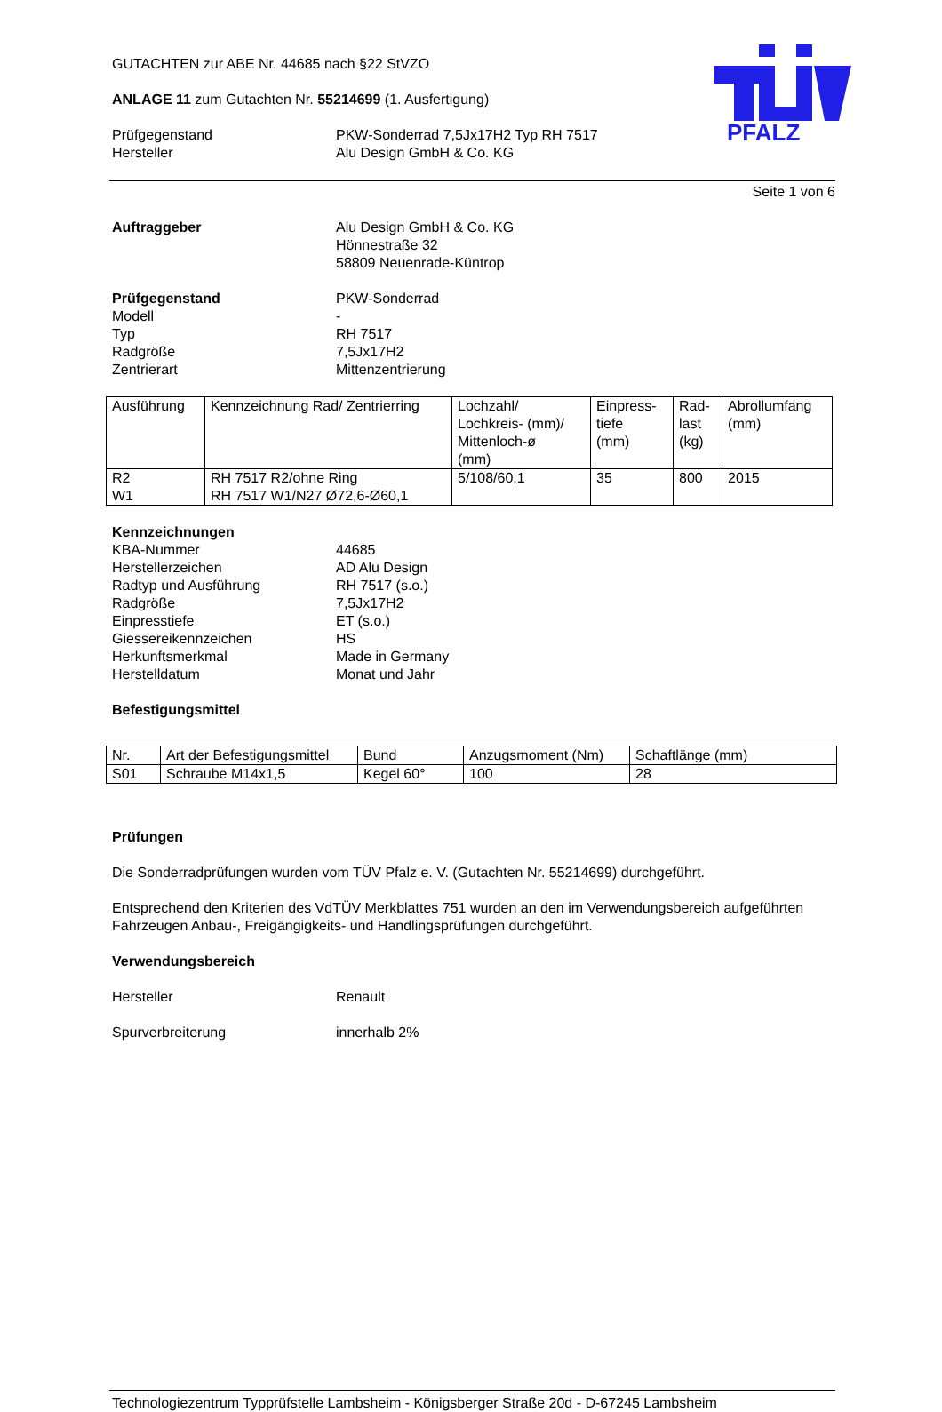PFALZ
GUTACHTEN zur ABE Nr. 44685 nach §22 StVZO
ANLAGE 11 zum Gutachten Nr. 55214699 (1. Ausfertigung)
Prüfgegenstand PKW-Sonderrad 7,5Jx17H2 Typ RH 7517
Hersteller Alu Design GmbH & Co. KG
Seite 1 von 6
Auftraggeber Alu Design GmbH & Co. KG
Hönnestraße 32
58809 Neuenrade-Küntrop
Prüfgegenstand PKW-Sonderrad
Modell -
Typ RH 7517
Radgröße 7,5Jx17H2
Zentrierart Mittenzentrierung
| Ausführung | Kennzeichnung Rad/ Zentrierring | Lochzahl/ Lochkreis- (mm)/ Mittenloch-ø (mm) | Einpress- tiefe (mm) | Rad- last (kg) | Abrollumfang (mm) |
| --- | --- | --- | --- | --- | --- |
| R2 W1 | RH 7517 R2/ohne Ring RH 7517 W1/N27 Ø72,6-Ø60,1 | 5/108/60,1 | 35 | 800 | 2015 |
Kennzeichnungen
KBA-Nummer 44685
Herstellerzeichen AD Alu Design
Radtyp und Ausführung RH 7517 (s.o.)
Radgröße 7,5Jx17H2
Einpresstiefe ET (s.o.)
Giessereikennzeichen HS
Herkunftsmerkmal Made in Germany
Herstelldatum Monat und Jahr
Befestigungsmittel
| Nr. | Art der Befestigungsmittel | Bund | Anzugsmoment (Nm) | Schaftlänge (mm) |
| --- | --- | --- | --- | --- |
| S01 | Schraube M14x1,5 | Kegel 60° | 100 | 28 |
Prüfungen
Die Sonderradprüfungen wurden vom TÜV Pfalz e. V. (Gutachten Nr. 55214699) durchgeführt.
Entsprechend den Kriterien des VdTÜV Merkblattes 751 wurden an den im Verwendungsbereich aufgeführten Fahrzeugen Anbau-, Freigängigkeits- und Handlingsprüfungen durchgeführt.
Verwendungsbereich
Hersteller Renault
Spurverbreiterung innerhalb 2%
Technologiezentrum Typprüfstelle Lambsheim - Königsberger Straße 20d - D-67245 Lambsheim